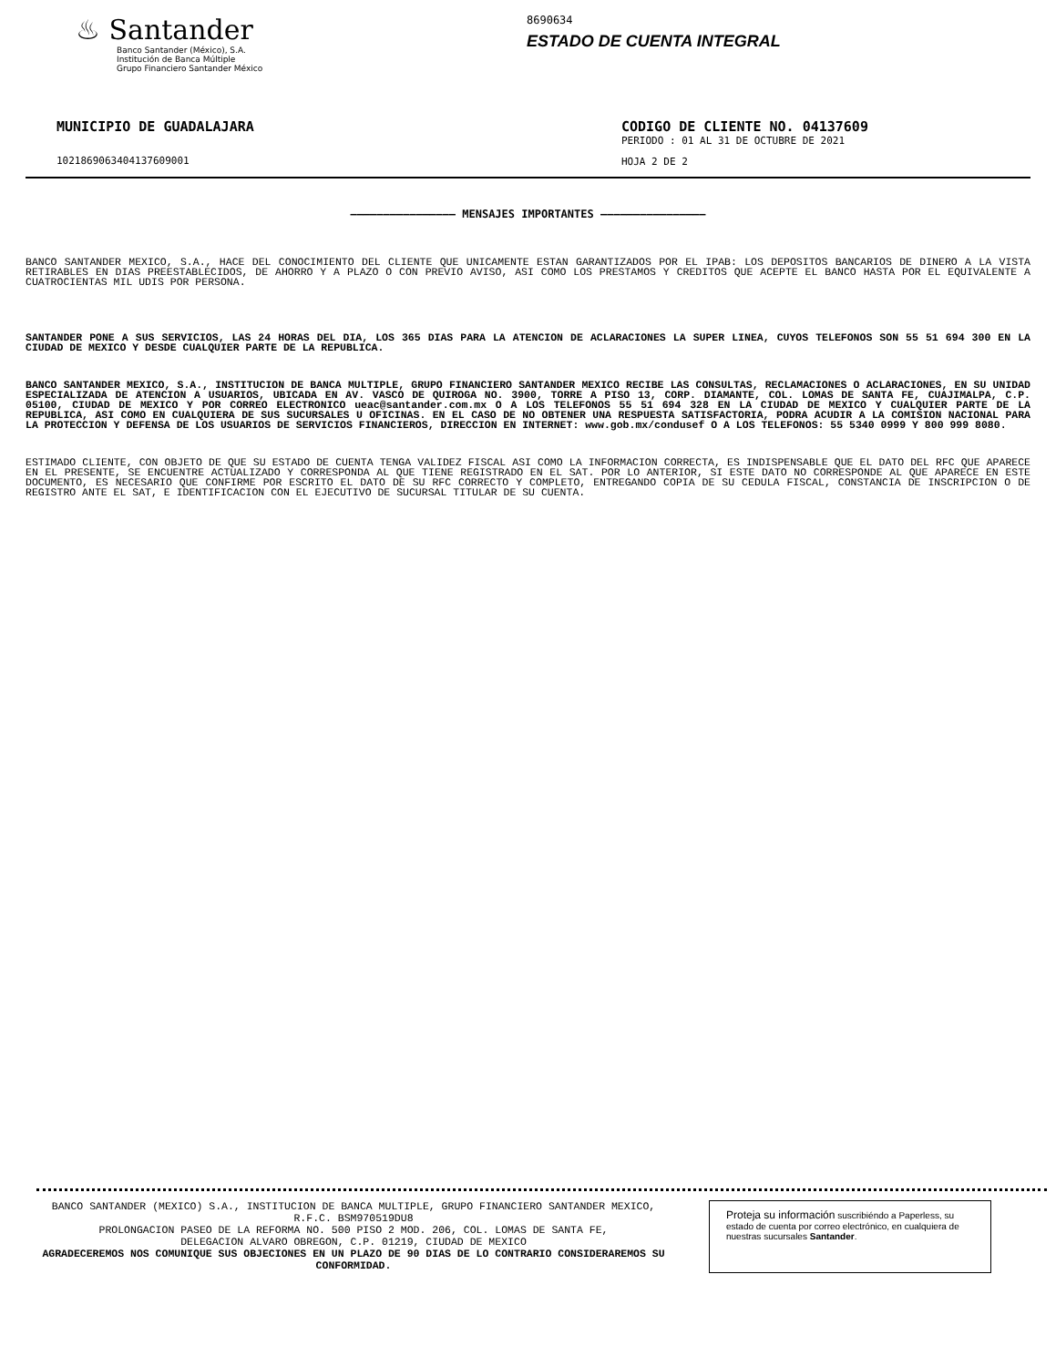♨ Santander
Banco Santander (México), S.A.
Institución de Banca Múltiple
Grupo Financiero Santander México
8690634
ESTADO DE CUENTA INTEGRAL
MUNICIPIO DE GUADALAJARA
10218690634041376​09001
CODIGO DE CLIENTE NO. 04137609
PERIODO : 01 AL 31 DE OCTUBRE DE 2021
HOJA 2 DE 2
———————————————— MENSAJES IMPORTANTES ————————————————
BANCO SANTANDER MEXICO, S.A., HACE DEL CONOCIMIENTO DEL CLIENTE QUE UNICAMENTE ESTAN GARANTIZADOS POR EL IPAB: LOS DEPOSITOS BANCARIOS DE DINERO A LA VISTA RETIRABLES EN DIAS PREESTABLECIDOS, DE AHORRO Y A PLAZO O CON PREVIO AVISO, ASI COMO LOS PRESTAMOS Y CREDITOS QUE ACEPTE EL BANCO HASTA POR EL EQUIVALENTE A CUATROCIENTAS MIL UDIS POR PERSONA.
SANTANDER PONE A SUS SERVICIOS, LAS 24 HORAS DEL DIA, LOS 365 DIAS PARA LA ATENCION DE ACLARACIONES LA SUPER LINEA, CUYOS TELEFONOS SON 55 51 694 300 EN LA CIUDAD DE MEXICO Y DESDE CUALQUIER PARTE DE LA REPUBLICA.
BANCO SANTANDER MEXICO, S.A., INSTITUCION DE BANCA MULTIPLE, GRUPO FINANCIERO SANTANDER MEXICO RECIBE LAS CONSULTAS, RECLAMACIONES O ACLARACIONES, EN SU UNIDAD ESPECIALIZADA DE ATENCION A USUARIOS, UBICADA EN AV. VASCO DE QUIROGA NO. 3900, TORRE A PISO 13, CORP. DIAMANTE, COL. LOMAS DE SANTA FE, CUAJIMALPA, C.P. 05100, CIUDAD DE MEXICO Y POR CORREO ELECTRONICO ueac@santander.com.mx O A LOS TELEFONOS 55 51 694 328 EN LA CIUDAD DE MEXICO Y CUALQUIER PARTE DE LA REPUBLICA, ASI COMO EN CUALQUIERA DE SUS SUCURSALES U OFICINAS. EN EL CASO DE NO OBTENER UNA RESPUESTA SATISFACTORIA, PODRA ACUDIR A LA COMISION NACIONAL PARA LA PROTECCION Y DEFENSA DE LOS USUARIOS DE SERVICIOS FINANCIEROS, DIRECCION EN INTERNET: www.gob.mx/condusef O A LOS TELEFONOS: 55 5340 0999 Y 800 999 8080.
ESTIMADO CLIENTE, CON OBJETO DE QUE SU ESTADO DE CUENTA TENGA VALIDEZ FISCAL ASI COMO LA INFORMACION CORRECTA, ES INDISPENSABLE QUE EL DATO DEL RFC QUE APARECE EN EL PRESENTE, SE ENCUENTRE ACTUALIZADO Y CORRESPONDA AL QUE TIENE REGISTRADO EN EL SAT. POR LO ANTERIOR, SI ESTE DATO NO CORRESPONDE AL QUE APARECE EN ESTE DOCUMENTO, ES NECESARIO QUE CONFIRME POR ESCRITO EL DATO DE SU RFC CORRECTO Y COMPLETO, ENTREGANDO COPIA DE SU CEDULA FISCAL, CONSTANCIA DE INSCRIPCION O DE REGISTRO ANTE EL SAT, E IDENTIFICACION CON EL EJECUTIVO DE SUCURSAL TITULAR DE SU CUENTA.
BANCO SANTANDER (MEXICO) S.A., INSTITUCION DE BANCA MULTIPLE, GRUPO FINANCIERO SANTANDER MEXICO,
R.F.C. BSM970519DU8
PROLONGACION PASEO DE LA REFORMA NO. 500 PISO 2 MOD. 206, COL. LOMAS DE SANTA FE,
DELEGACION ALVARO OBREGON, C.P. 01219, CIUDAD DE MEXICO
AGRADECEREMOS NOS COMUNIQUE SUS OBJECIONES EN UN PLAZO DE 90 DIAS DE LO CONTRARIO CONSIDERAREMOS SU CONFORMIDAD.
Proteja su información suscribiéndo a Paperless, su estado de cuenta por correo electrónico, en cualquiera de nuestras sucursales Santander.